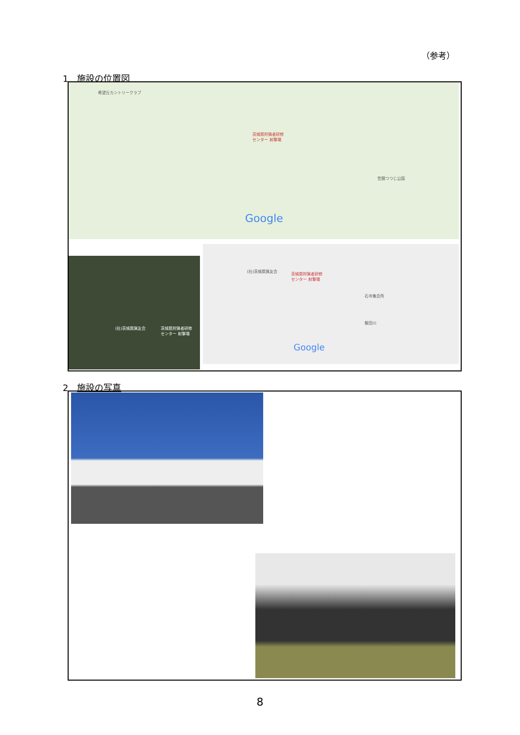（参考）
1　施設の位置図
茨城県狩猟者研修
センター 射撃場
Google
希望丘カントリークラブ
笠間つつじ公園
(社)茨城県猟友会
茨城県狩猟者研修
センター 射撃場
(社)茨城県猟友会
茨城県狩猟者研修
センター 射撃場
石寺集会所
飯田川
Google
2　施設の写真
8